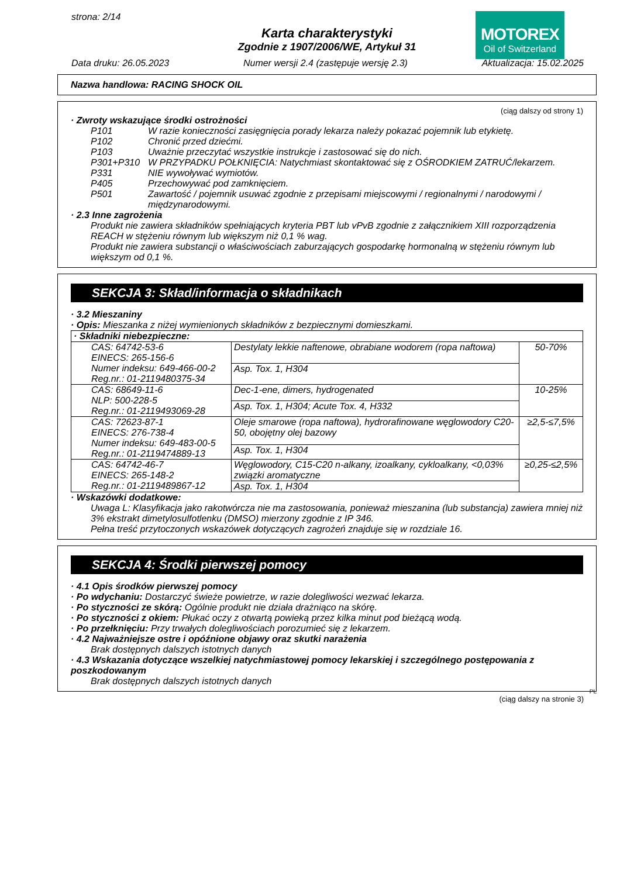strona: 2/14
MOTOREX
Oil of Switzerland
Karta charakterystyki
Zgodnie z 1907/2006/WE, Artykuł 31
Data druku: 26.05.2023 Numer wersji 2.4 (zastępuje wersję 2.3) Aktualizacja: 15.02.2025
Nazwa handlowa: RACING SHOCK OIL
(ciąg dalszy od strony 1)
· Zwroty wskazujące środki ostrożności
| P101 | W razie konieczności zasięgnięcia porady lekarza należy pokazać pojemnik lub etykietę. |
| P102 | Chronić przed dziećmi. |
| P103 | Uważnie przeczytać wszystkie instrukcje i zastosować się do nich. |
| P301+P310 | W PRZYPADKU POŁKNIĘCIA: Natychmiast skontaktować się z OŚRODKIEM ZATRUĆ/lekarzem. |
| P331 | NIE wywoływać wymiotów. |
| P405 | Przechowywać pod zamknięciem. |
| P501 | Zawartość / pojemnik usuwać zgodnie z przepisami miejscowymi / regionalnymi / narodowymi / międzynarodowymi. |
· 2.3 Inne zagrożenia
Produkt nie zawiera składników spełniających kryteria PBT lub vPvB zgodnie z załącznikiem XIII rozporządzenia REACH w stężeniu równym lub większym niż 0,1 % wag.
Produkt nie zawiera substancji o właściwościach zaburzających gospodarkę hormonalną w stężeniu równym lub większym od 0,1 %.
SEKCJA 3: Skład/informacja o składnikach
· 3.2 Mieszaniny
· Opis: Mieszanka z niżej wymienionych składników z bezpiecznymi domieszkami.
| · Składniki niebezpieczne: | | |
| CAS: 64742-53-6 EINECS: 265-156-6 Numer indeksu: 649-466-00-2 Reg.nr.: 01-2119480375-34 | Destylaty lekkie naftenowe, obrabiane wodorem (ropa naftowa) | 50-70% |
| | Asp. Tox. 1, H304 | |
| CAS: 68649-11-6 NLP: 500-228-5 Reg.nr.: 01-2119493069-28 | Dec-1-ene, dimers, hydrogenated | 10-25% |
| | Asp. Tox. 1, H304; Acute Tox. 4, H332 | |
| CAS: 72623-87-1 EINECS: 276-738-4 Numer indeksu: 649-483-00-5 Reg.nr.: 01-2119474889-13 | Oleje smarowe (ropa naftowa), hydrorafinowane węglowodory C20-50, obojętny olej bazowy | ≥2,5-≤7,5% |
| | Asp. Tox. 1, H304 | |
| CAS: 64742-46-7 EINECS: 265-148-2 Reg.nr.: 01-2119489867-12 | Węglowodory, C15-C20 n-alkany, izoalkany, cykloalkany, <0,03% związki aromatyczne | ≥0,25-≤2,5% |
| | Asp. Tox. 1, H304 | |
· Wskazówki dodatkowe:
Uwaga L: Klasyfikacja jako rakotwórcza nie ma zastosowania, ponieważ mieszanina (lub substancja) zawiera mniej niż 3% ekstrakt dimetylosulfotlenku (DMSO) mierzony zgodnie z IP 346.
Pełna treść przytoczonych wskazówek dotyczących zagrożeń znajduje się w rozdziale 16.
SEKCJA 4: Środki pierwszej pomocy
· 4.1 Opis środków pierwszej pomocy
· Po wdychaniu: Dostarczyć świeże powietrze, w razie dolegliwości wezwać lekarza.
· Po styczności ze skórą: Ogólnie produkt nie działa drażniąco na skórę.
· Po styczności z okiem: Płukać oczy z otwartą powieką przez kilka minut pod bieżącą wodą.
· Po przełknięciu: Przy trwałych dolegliwościach porozumieć się z lekarzem.
· 4.2 Najważniejsze ostre i opóźnione objawy oraz skutki narażenia
Brak dostępnych dalszych istotnych danych
· 4.3 Wskazania dotyczące wszelkiej natychmiastowej pomocy lekarskiej i szczególnego postępowania z poszkodowanym
Brak dostępnych dalszych istotnych danych
PL
(ciąg dalszy na stronie 3)